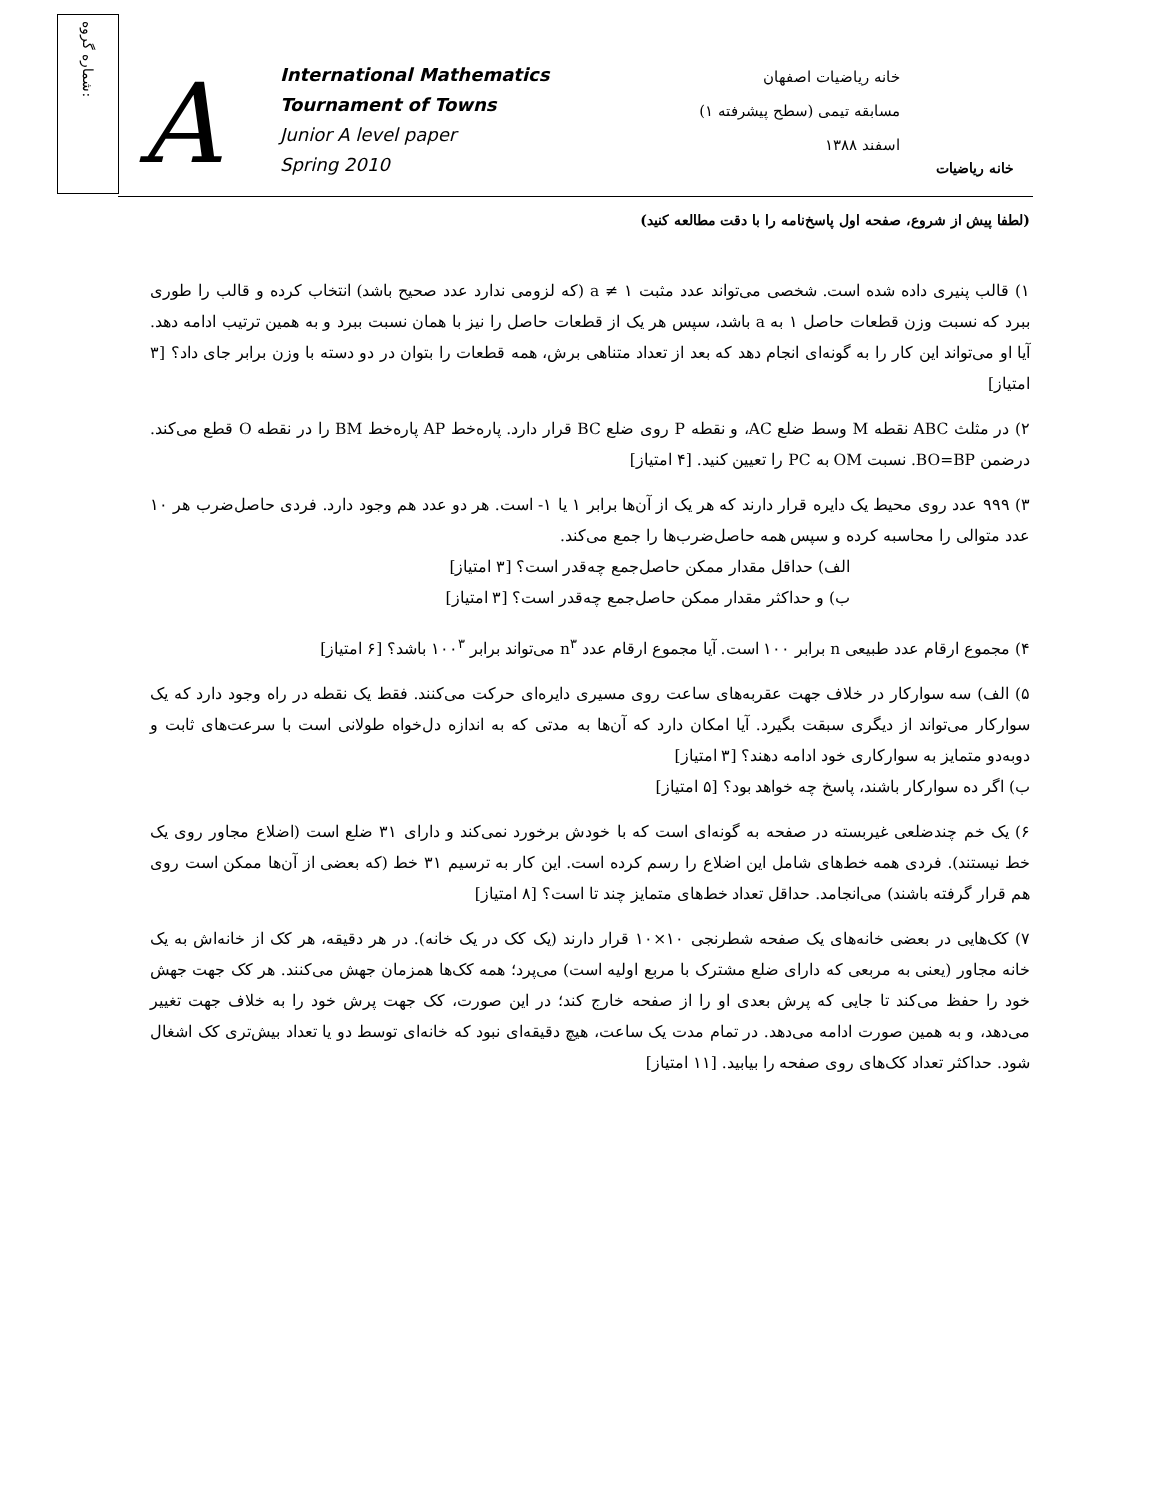شماره گروه:
A
International Mathematics
Tournament of Towns
Junior A level paper
Spring 2010
خانه ریاضیات اصفهان
مسابقه تیمی (سطح پیشرفته ۱)
اسفند ۱۳۸۸
خانه ریاضیات
(لطفا پیش از شروع، صفحه اول پاسخ‌نامه را با دقت مطالعه کنید)
۱) قالب پنیری داده شده است. شخصی می‌تواند عدد مثبت a ≠ ۱ (که لزومی ندارد عدد صحیح باشد) انتخاب کرده و قالب را طوری ببرد که نسبت وزن قطعات حاصل ۱ به a باشد، سپس هر یک از قطعات حاصل را نیز با همان نسبت ببرد و به همین ترتیب ادامه دهد. آیا او می‌تواند این کار را به گونه‌ای انجام دهد که بعد از تعداد متناهی برش، همه قطعات را بتوان در دو دسته با وزن برابر جای داد؟ [۳ امتیاز]
۲) در مثلث ABC نقطه M وسط ضلع AC، و نقطه P روی ضلع BC قرار دارد. پاره‌خط AP پاره‌خط BM را در نقطه O قطع می‌کند. درضمن BO=BP. نسبت OM به PC را تعیین کنید. [۴ امتیاز]
۳) ۹۹۹ عدد روی محیط یک دایره قرار دارند که هر یک از آن‌ها برابر ۱ یا ۱- است. هر دو عدد هم وجود دارد. فردی حاصل‌ضرب هر ۱۰ عدد متوالی را محاسبه کرده و سپس همه حاصل‌ضرب‌ها را جمع می‌کند.
الف) حداقل مقدار ممکن حاصل‌جمع چه‌قدر است؟ [۳ امتیاز]
ب) و حداکثر مقدار ممکن حاصل‌جمع چه‌قدر است؟ [۳ امتیاز]
۴) مجموع ارقام عدد طبیعی n برابر ۱۰۰ است. آیا مجموع ارقام عدد n<sup>۳</sup> می‌تواند برابر ۱۰۰<sup>۳</sup> باشد؟ [۶ امتیاز]
۵) الف) سه سوارکار در خلاف جهت عقربه‌های ساعت روی مسیری دایره‌ای حرکت می‌کنند. فقط یک نقطه در راه وجود دارد که یک سوارکار می‌تواند از دیگری سبقت بگیرد. آیا امکان دارد که آن‌ها به مدتی که به اندازه دل‌خواه طولانی است با سرعت‌های ثابت و دوبه‌دو متمایز به سوارکاری خود ادامه دهند؟ [۳ امتیاز]
ب) اگر ده سوارکار باشند، پاسخ چه خواهد بود؟ [۵ امتیاز]
۶) یک خم چندضلعی غیربسته در صفحه به گونه‌ای است که با خودش برخورد نمی‌کند و دارای ۳۱ ضلع است (اضلاع مجاور روی یک خط نیستند). فردی همه خط‌های شامل این اضلاع را رسم کرده است. این کار به ترسیم ۳۱ خط (که بعضی از آن‌ها ممکن است روی هم قرار گرفته باشند) می‌انجامد. حداقل تعداد خط‌های متمایز چند تا است؟ [۸ امتیاز]
۷) کک‌هایی در بعضی خانه‌های یک صفحه شطرنجی ۱۰×۱۰ قرار دارند (یک کک در یک خانه). در هر دقیقه، هر کک از خانه‌اش به یک خانه مجاور (یعنی به مربعی که دارای ضلع مشترک با مربع اولیه است) می‌پرد؛ همه کک‌ها همزمان جهش می‌کنند. هر کک جهت جهش خود را حفظ می‌کند تا جایی که پرش بعدی او را از صفحه خارج کند؛ در این صورت، کک جهت پرش خود را به خلاف جهت تغییر می‌دهد، و به همین صورت ادامه می‌دهد. در تمام مدت یک ساعت، هیچ دقیقه‌ای نبود که خانه‌ای توسط دو یا تعداد بیش‌تری کک اشغال شود. حداکثر تعداد کک‌های روی صفحه را بیابید. [۱۱ امتیاز]